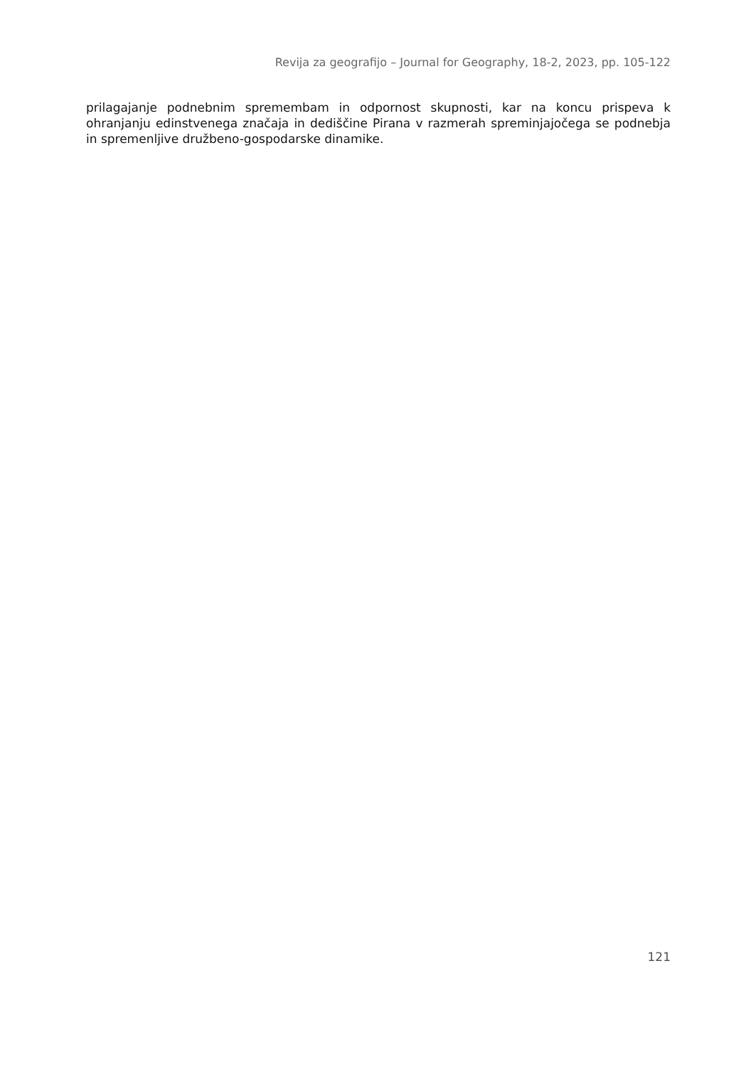Revija za geografijo – Journal for Geography, 18-2, 2023, pp. 105-122
prilagajanje podnebnim spremembam in odpornost skupnosti, kar na koncu prispeva k ohranjanju edinstvenega značaja in dediščine Pirana v razmerah spreminjajočega se podnebja in spremenljive družbeno-gospodarske dinamike.
121